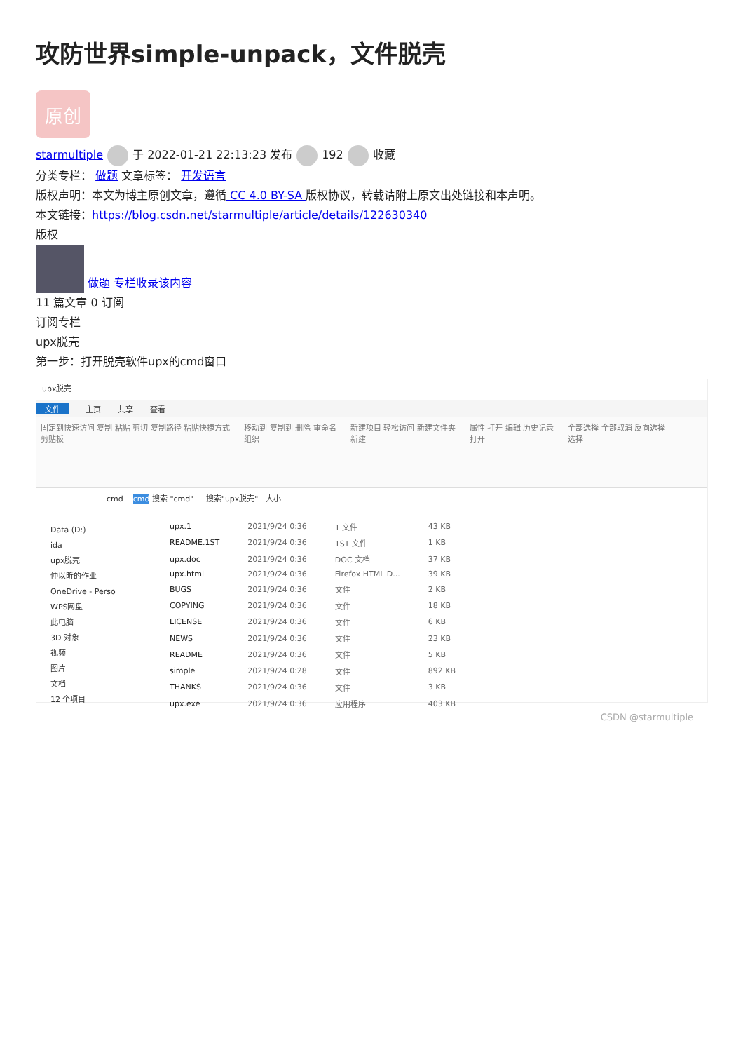攻防世界simple-unpack，文件脱壳
原创
starmultiple 于 2022-01-21 22:13:23 发布 192 收藏
分类专栏： 做题 文章标签： 开发语言
版权声明：本文为博主原创文章，遵循 CC 4.0 BY-SA 版权协议，转载请附上原文出处链接和本声明。
本文链接：https://blog.csdn.net/starmultiple/article/details/122630340
版权
做题 专栏收录该内容
11 篇文章 0 订阅
订阅专栏
upx脱壳
第一步：打开脱壳软件upx的cmd窗口
upx脱壳
文件 主页 共享 查看
固定到快速访问 复制 粘贴 剪切 复制路径 粘贴快捷方式
剪贴板 移动到 复制到 删除 重命名
组织 新建项目 轻松访问 新建文件夹
新建 属性 打开 编辑 历史记录
打开 全部选择 全部取消 反向选择
选择
cmd cmd 搜索 "cmd" 搜索"upx脱壳" 大小
Data (D:)
ida
upx脱壳
仲以昕的作业
OneDrive - Perso
WPS网盘
此电脑
3D 对象
视频
图片
文档
12 个项目
| upx.1 | 2021/9/24 0:36 | 1 文件 | 43 KB |
| README.1ST | 2021/9/24 0:36 | 1ST 文件 | 1 KB |
| upx.doc | 2021/9/24 0:36 | DOC 文档 | 37 KB |
| upx.html | 2021/9/24 0:36 | Firefox HTML D... | 39 KB |
| BUGS | 2021/9/24 0:36 | 文件 | 2 KB |
| COPYING | 2021/9/24 0:36 | 文件 | 18 KB |
| LICENSE | 2021/9/24 0:36 | 文件 | 6 KB |
| NEWS | 2021/9/24 0:36 | 文件 | 23 KB |
| README | 2021/9/24 0:36 | 文件 | 5 KB |
| simple | 2021/9/24 0:28 | 文件 | 892 KB |
| THANKS | 2021/9/24 0:36 | 文件 | 3 KB |
| upx.exe | 2021/9/24 0:36 | 应用程序 | 403 KB |
CSDN @starmultiple